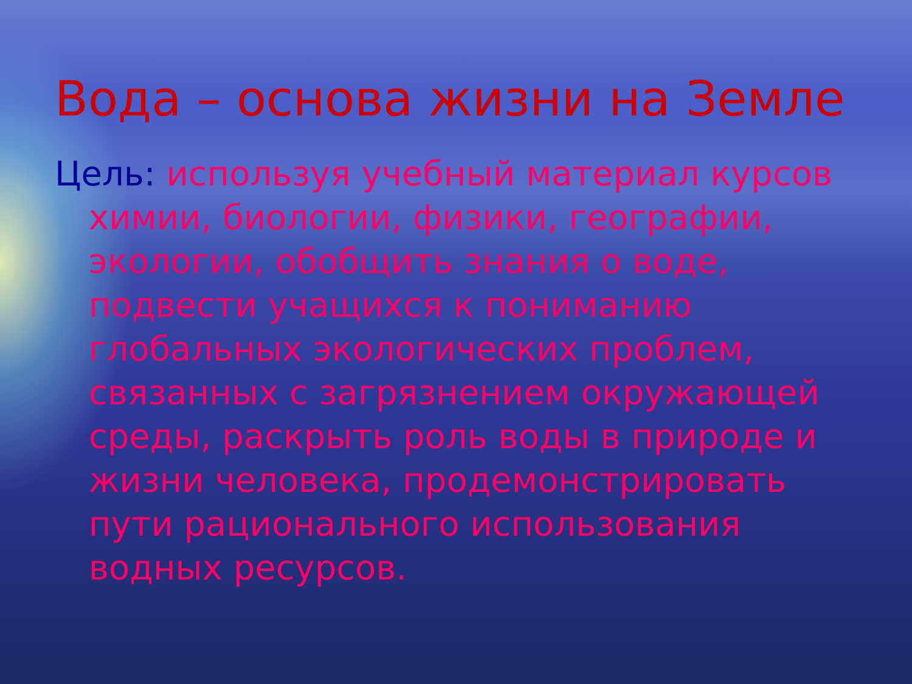Вода – основа жизни на Земле
Цель: используя учебный материал курсов химии, биологии, физики, географии, экологии, обобщить знания о воде, подвести учащихся к пониманию глобальных экологических проблем, связанных с загрязнением окружающей среды, раскрыть роль воды в природе и жизни человека, продемонстрировать пути рационального использования водных ресурсов.